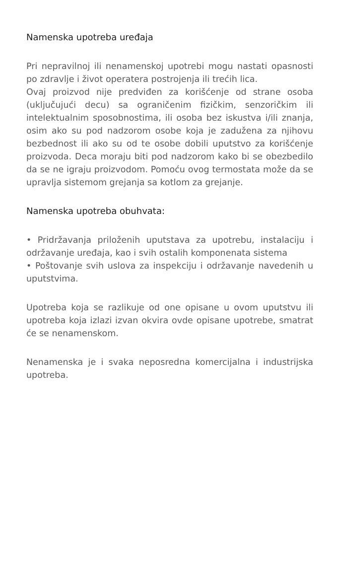Namenska upotreba uređaja
Pri nepravilnoj ili nenamenskoj upotrebi mogu nastati opasnosti po zdravlje i život operatera postrojenja ili trećih lica.
Ovaj proizvod nije predviđen za korišćenje od strane osoba (uključujući decu) sa ograničenim fizičkim, senzoričkim ili intelektualnim sposobnostima, ili osoba bez iskustva i/ili znanja, osim ako su pod nadzorom osobe koja je zadužena za njihovu bezbednost ili ako su od te osobe dobili uputstvo za korišćenje proizvoda. Deca moraju biti pod nadzorom kako bi se obezbedilo da se ne igraju proizvodom. Pomoću ovog termostata može da se upravlja sistemom grejanja sa kotlom za grejanje.
Namenska upotreba obuhvata:
• Pridržavanja priloženih uputstava za upotrebu, instalaciju i održavanje uređaja, kao i svih ostalih komponenata sistema
• Poštovanje svih uslova za inspekciju i održavanje navedenih u uputstvima.
Upotreba koja se razlikuje od one opisane u ovom uputstvu ili upotreba koja izlazi izvan okvira ovde opisane upotrebe, smatrat će se nenamenskom.
Nenamenska je i svaka neposredna komercijalna i industrijska upotreba.